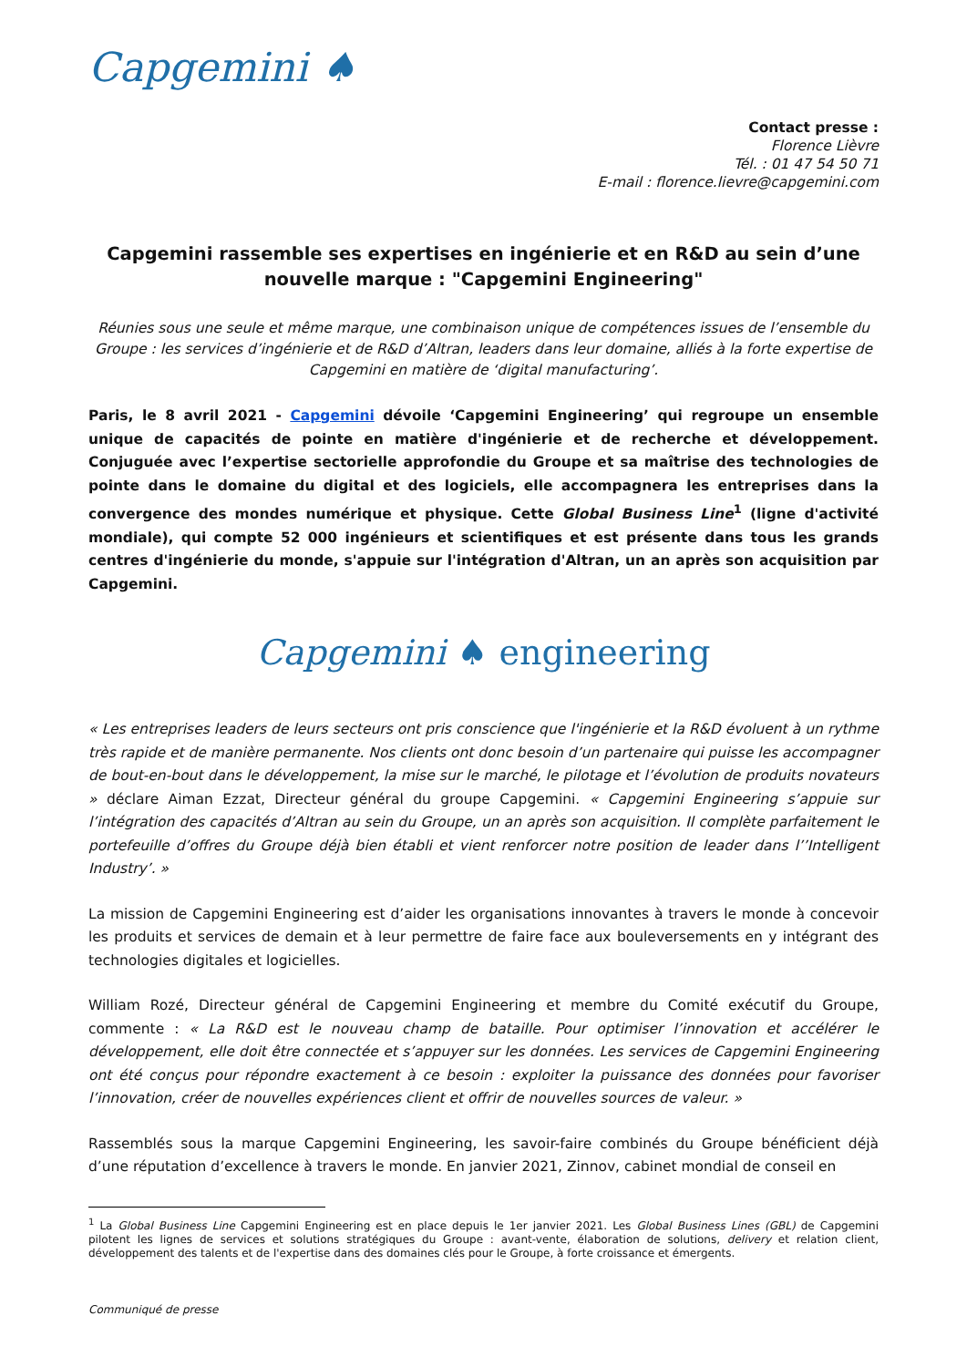Capgemini ♠
Contact presse :
Florence Lièvre
Tél. : 01 47 54 50 71
E-mail : florence.lievre@capgemini.com
Capgemini rassemble ses expertises en ingénierie et en R&D au sein d’une nouvelle marque : "Capgemini Engineering"
Réunies sous une seule et même marque, une combinaison unique de compétences issues de l’ensemble du Groupe : les services d’ingénierie et de R&D d’Altran, leaders dans leur domaine, alliés à la forte expertise de Capgemini en matière de ‘digital manufacturing’.
Paris, le 8 avril 2021 - Capgemini dévoile ‘Capgemini Engineering’ qui regroupe un ensemble unique de capacités de pointe en matière d'ingénierie et de recherche et développement. Conjuguée avec l’expertise sectorielle approfondie du Groupe et sa maîtrise des technologies de pointe dans le domaine du digital et des logiciels, elle accompagnera les entreprises dans la convergence des mondes numérique et physique. Cette Global Business Line<sup>1</sup> (ligne d'activité mondiale), qui compte 52 000 ingénieurs et scientifiques et est présente dans tous les grands centres d'ingénierie du monde, s'appuie sur l'intégration d'Altran, un an après son acquisition par Capgemini.
Capgemini ♠ engineering
« Les entreprises leaders de leurs secteurs ont pris conscience que l'ingénierie et la R&D évoluent à un rythme très rapide et de manière permanente. Nos clients ont donc besoin d’un partenaire qui puisse les accompagner de bout-en-bout dans le développement, la mise sur le marché, le pilotage et l’évolution de produits novateurs » déclare Aiman Ezzat, Directeur général du groupe Capgemini. « Capgemini Engineering s’appuie sur l’intégration des capacités d’Altran au sein du Groupe, un an après son acquisition. Il complète parfaitement le portefeuille d’offres du Groupe déjà bien établi et vient renforcer notre position de leader dans l’’Intelligent Industry’. »
La mission de Capgemini Engineering est d’aider les organisations innovantes à travers le monde à concevoir les produits et services de demain et à leur permettre de faire face aux bouleversements en y intégrant des technologies digitales et logicielles.
William Rozé, Directeur général de Capgemini Engineering et membre du Comité exécutif du Groupe, commente : « La R&D est le nouveau champ de bataille. Pour optimiser l’innovation et accélérer le développement, elle doit être connectée et s’appuyer sur les données. Les services de Capgemini Engineering ont été conçus pour répondre exactement à ce besoin : exploiter la puissance des données pour favoriser l’innovation, créer de nouvelles expériences client et offrir de nouvelles sources de valeur. »
Rassemblés sous la marque Capgemini Engineering, les savoir-faire combinés du Groupe bénéficient déjà d’une réputation d’excellence à travers le monde. En janvier 2021, Zinnov, cabinet mondial de conseil en
<sup>1</sup> La Global Business Line Capgemini Engineering est en place depuis le 1er janvier 2021. Les Global Business Lines (GBL) de Capgemini pilotent les lignes de services et solutions stratégiques du Groupe : avant-vente, élaboration de solutions, delivery et relation client, développement des talents et de l'expertise dans des domaines clés pour le Groupe, à forte croissance et émergents.
Communiqué de presse